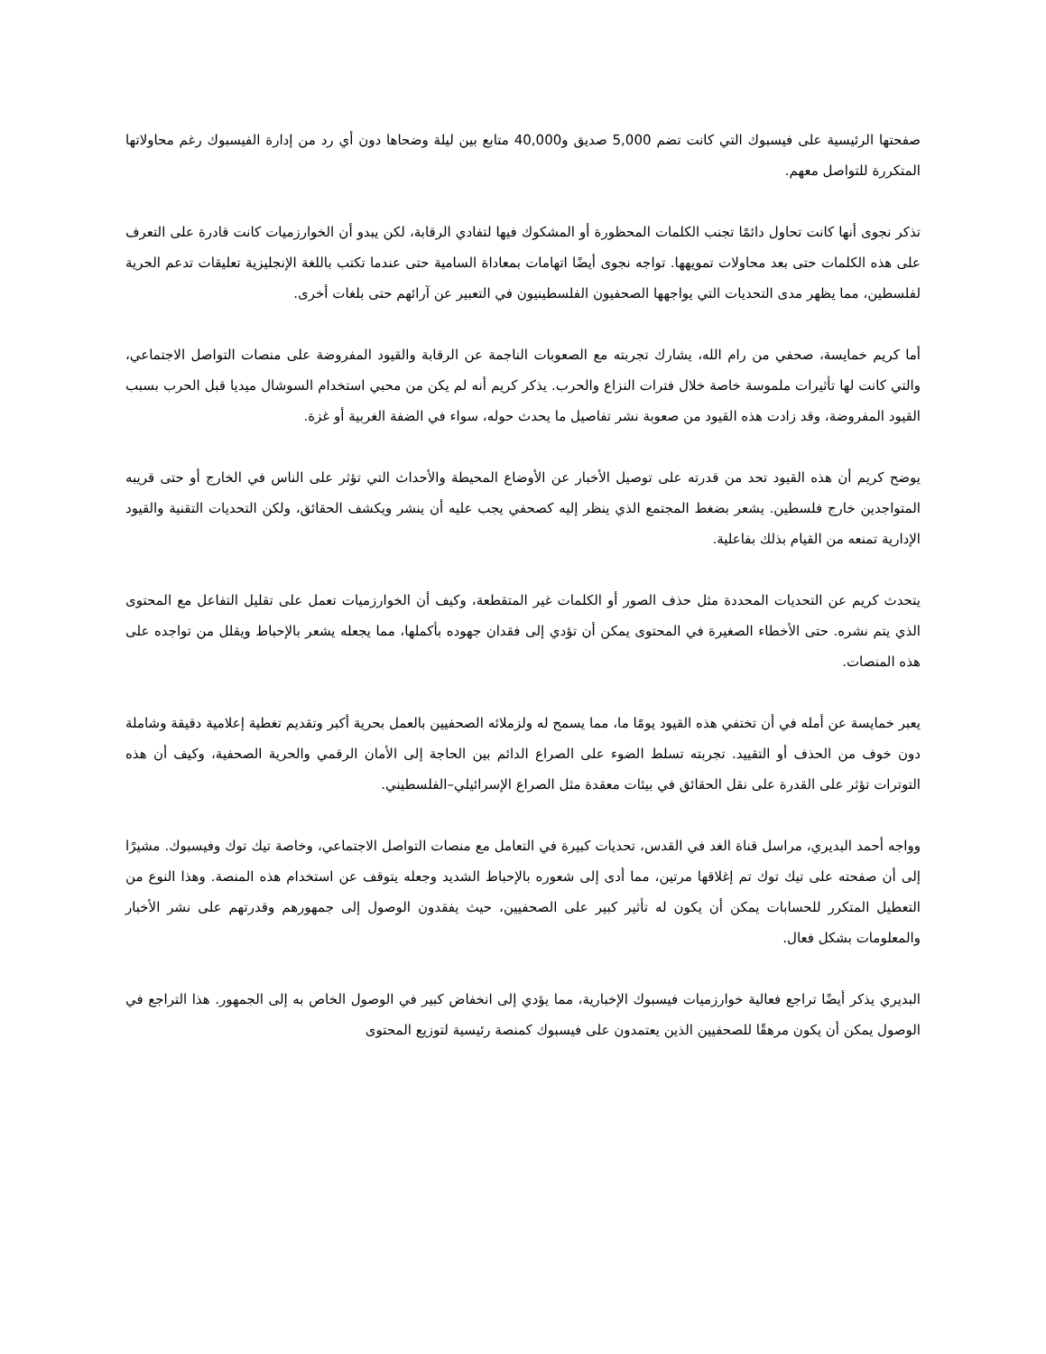صفحتها الرئيسية على فيسبوك التي كانت تضم 5,000 صديق و40,000 متابع بين ليلة وضحاها دون أي رد من إدارة الفيسبوك رغم محاولاتها المتكررة للتواصل معهم.
تذكر نجوى أنها كانت تحاول دائمًا تجنب الكلمات المحظورة أو المشكوك فيها لتفادي الرقابة، لكن يبدو أن الخوارزميات كانت قادرة على التعرف على هذه الكلمات حتى بعد محاولات تمويهها. تواجه نجوى أيضًا اتهامات بمعاداة السامية حتى عندما تكتب باللغة الإنجليزية تعليقات تدعم الحرية لفلسطين، مما يظهر مدى التحديات التي يواجهها الصحفيون الفلسطينيون في التعبير عن آرائهم حتى بلغات أخرى.
أما كريم خمايسة، صحفي من رام الله، يشارك تجربته مع الصعوبات الناجمة عن الرقابة والقيود المفروضة على منصات التواصل الاجتماعي، والتي كانت لها تأثيرات ملموسة خاصة خلال فترات النزاع والحرب. يذكر كريم أنه لم يكن من محبي استخدام السوشال ميديا قبل الحرب بسبب القيود المفروضة، وقد زادت هذه القيود من صعوبة نشر تفاصيل ما يحدث حوله، سواء في الضفة الغربية أو غزة.
يوضح كريم أن هذه القيود تحد من قدرته على توصيل الأخبار عن الأوضاع المحيطة والأحداث التي تؤثر على الناس في الخارج أو حتى قريبه المتواجدين خارج فلسطين. يشعر بضغط المجتمع الذي ينظر إليه كصحفي يجب عليه أن ينشر ويكشف الحقائق، ولكن التحديات التقنية والقيود الإدارية تمنعه من القيام بذلك بفاعلية.
يتحدث كريم عن التحديات المحددة مثل حذف الصور أو الكلمات غير المتقطعة، وكيف أن الخوارزميات تعمل على تقليل التفاعل مع المحتوى الذي يتم نشره. حتى الأخطاء الصغيرة في المحتوى يمكن أن تؤدي إلى فقدان جهوده بأكملها، مما يجعله يشعر بالإحباط ويقلل من تواجده على هذه المنصات.
يعبر خمايسة عن أمله في أن تختفي هذه القيود يومًا ما، مما يسمح له ولزملائه الصحفيين بالعمل بحرية أكبر وتقديم تغطية إعلامية دقيقة وشاملة دون خوف من الحذف أو التقييد. تجربته تسلط الضوء على الصراع الدائم بين الحاجة إلى الأمان الرقمي والحرية الصحفية، وكيف أن هذه التوترات تؤثر على القدرة على نقل الحقائق في بيئات معقدة مثل الصراع الإسرائيلي–الفلسطيني.
وواجه أحمد البديري، مراسل قناة الغد في القدس، تحديات كبيرة في التعامل مع منصات التواصل الاجتماعي، وخاصة تيك توك وفيسبوك. مشيرًا إلى أن صفحته على تيك توك تم إغلاقها مرتين، مما أدى إلى شعوره بالإحباط الشديد وجعله يتوقف عن استخدام هذه المنصة. وهذا النوع من التعطيل المتكرر للحسابات يمكن أن يكون له تأثير كبير على الصحفيين، حيث يفقدون الوصول إلى جمهورهم وقدرتهم على نشر الأخبار والمعلومات بشكل فعال.
البديري يذكر أيضًا تراجع فعالية خوارزميات فيسبوك الإخبارية، مما يؤدي إلى انخفاض كبير في الوصول الخاص به إلى الجمهور. هذا التراجع في الوصول يمكن أن يكون مرهقًا للصحفيين الذين يعتمدون على فيسبوك كمنصة رئيسية لتوزيع المحتوى